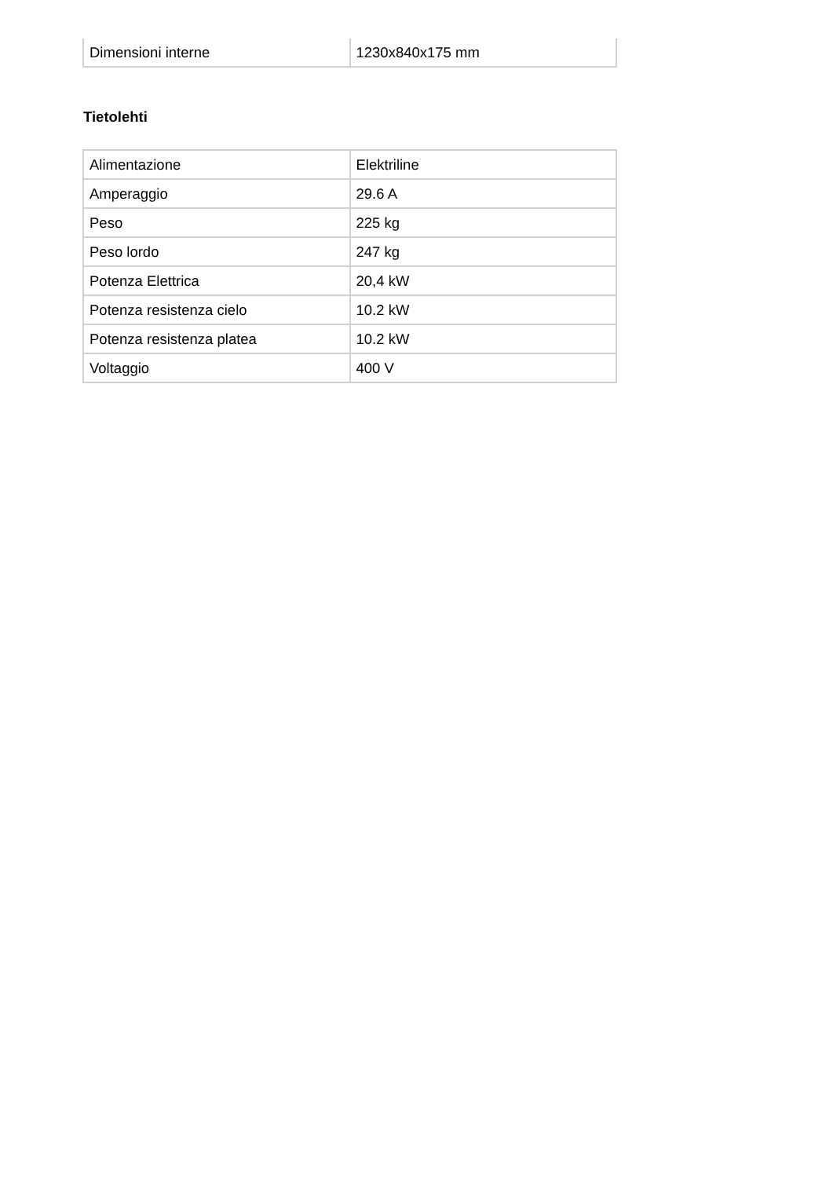| Dimensioni interne | 1230x840x175 mm |
Tietolehti
| Alimentazione | Elektriline |
| Amperaggio | 29.6 A |
| Peso | 225 kg |
| Peso lordo | 247 kg |
| Potenza Elettrica | 20,4 kW |
| Potenza resistenza cielo | 10.2 kW |
| Potenza resistenza platea | 10.2 kW |
| Voltaggio | 400 V |